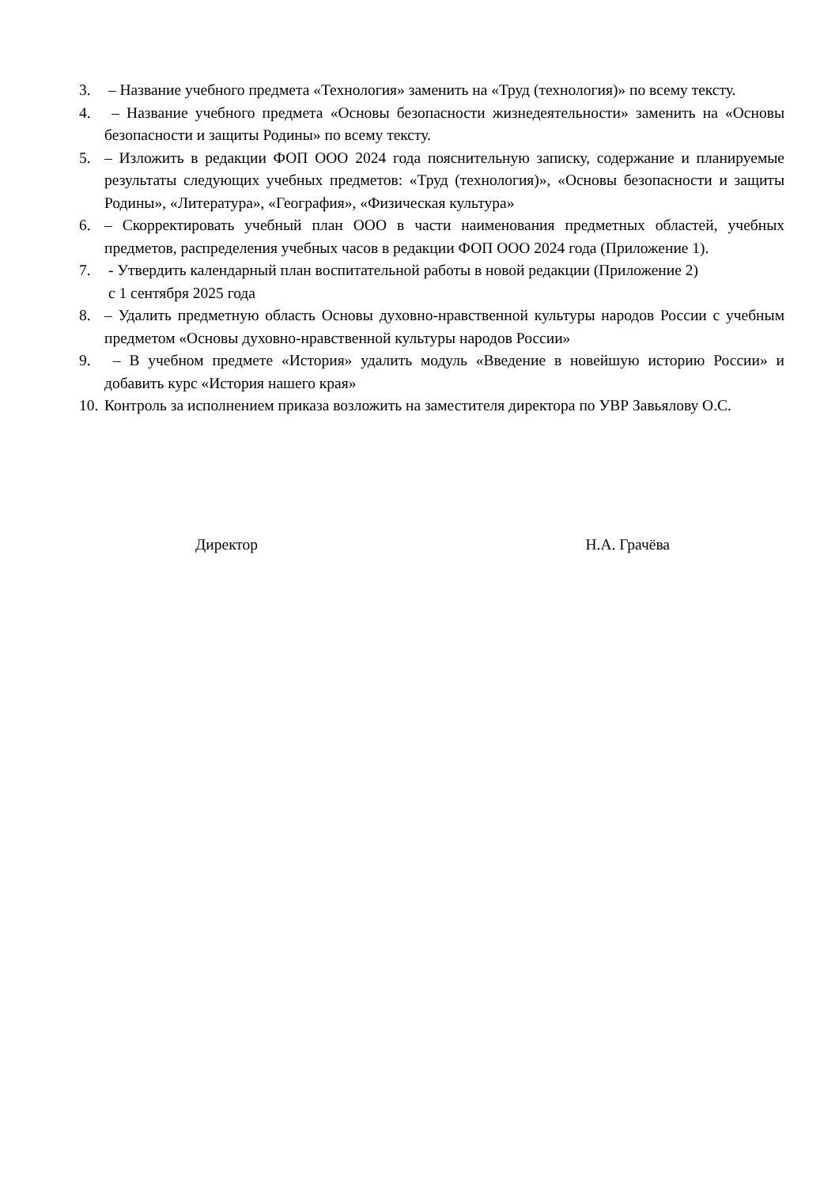3. – Название учебного предмета «Технология» заменить на «Труд (технология)» по всему тексту.
4. – Название учебного предмета «Основы безопасности жизнедеятельности» заменить на «Основы безопасности и защиты Родины» по всему тексту.
5. – Изложить в редакции ФОП ООО 2024 года пояснительную записку, содержание и планируемые результаты следующих учебных предметов: «Труд (технология)», «Основы безопасности и защиты Родины», «Литература», «География», «Физическая культура»
6. – Скорректировать учебный план ООО в части наименования предметных областей, учебных предметов, распределения учебных часов в редакции ФОП ООО 2024 года (Приложение 1).
7. - Утвердить календарный план воспитательной работы в новой редакции (Приложение 2)
с 1 сентября 2025 года
8. – Удалить предметную область Основы духовно-нравственной культуры народов России с учебным предметом «Основы духовно-нравственной культуры народов России»
9. – В учебном предмете «История» удалить модуль «Введение в новейшую историю России» и добавить курс «История нашего края»
10. Контроль за исполнением приказа возложить на заместителя директора по УВР Завьялову О.С.
Директор Н.А. Грачёва